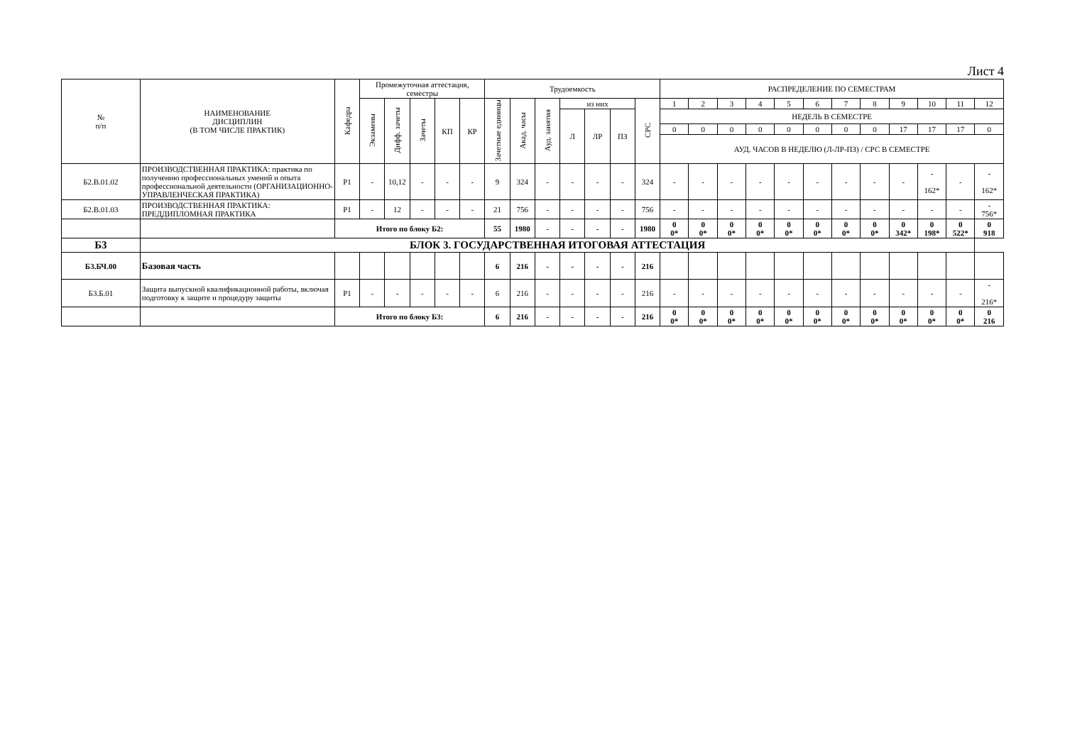Лист 4
| № п/п | НАИМЕНОВАНИЕ ДИСЦИПЛИН (В ТОМ ЧИСЛЕ ПРАКТИК) | Кафедра | Промежуточная аттестация, семестры | | | | | Трудоемкость | | | | | | | РАСПРЕДЕЛЕНИЕ ПО СЕМЕСТРАМ | | | | | | | | | | | |
| --- | --- | --- | --- | --- | --- | --- | --- | --- | --- | --- | --- | --- | --- | --- | --- | --- | --- | --- | --- | --- | --- | --- | --- | --- | --- | --- |
| | | | Экзамены | Дифф. зачеты | Зачеты | КП | КР | Зачетные единицы | Акад. часы | Ауд. занятия | из них | | | СРС | 1 | 2 | 3 | 4 | 5 | 6 | 7 | 8 | 9 | 10 | 11 | 12 |
| | | | | | | | | | | | Л | ЛР | ПЗ | | НЕДЕЛЬ В СЕМЕСТРЕ | | | | | | | | | | | |
| | | | | | | | | | | | | | | | 0 | 0 | 0 | 0 | 0 | 0 | 0 | 0 | 17 | 17 | 17 | 0 |
| | | | | | | | | | | | | | | | АУД. ЧАСОВ В НЕДЕЛЮ (Л-ЛР-ПЗ) / СРС В СЕМЕСТРЕ | | | | | | | | | | | |
| Б2.В.01.02 | ПРОИЗВОДСТВЕННАЯ ПРАКТИКА: практика по получению профессиональных умений и опыта профессиональной деятельности (ОРГАНИЗАЦИОННО-УПРАВЛЕНЧЕСКАЯ ПРАКТИКА) | Р1 | - | 10,12 | - | - | - | 9 | 324 | - | - | - | - | 324 | - | - | - | - | - | - | - | - | - | - 162* | - | - 162* |
| Б2.В.01.03 | ПРОИЗВОДСТВЕННАЯ ПРАКТИКА: ПРЕДДИПЛОМНАЯ ПРАКТИКА | Р1 | - | 12 | - | - | - | 21 | 756 | - | - | - | - | 756 | - | - | - | - | - | - | - | - | - | - | - | - 756* |
| | | Итого по блоку Б2: | | | | | | 55 | 1980 | - | - | - | - | 1980 | 0 0* | 0 0* | 0 0* | 0 0* | 0 0* | 0 0* | 0 0* | 0 0* | 0 342* | 0 198* | 0 522* | 0 918 |
| Б3 | БЛОК 3. ГОСУДАРСТВЕННАЯ ИТОГОВАЯ АТТЕСТАЦИЯ | | | | | | | | | | | | | | | | | | | | | | | | | |
| Б3.БЧ.00 | Базовая часть | | | | | | | 6 | 216 | - | - | - | - | 216 | | | | | | | | | | | | |
| Б3.Б.01 | Защита выпускной квалификационной работы, включая подготовку к защите и процедуру защиты | Р1 | - | - | - | - | - | 6 | 216 | - | - | - | - | 216 | - | - | - | - | - | - | - | - | - | - | - | - 216* |
| | | Итого по блоку Б3: | | | | | | 6 | 216 | - | - | - | - | 216 | 0 0* | 0 0* | 0 0* | 0 0* | 0 0* | 0 0* | 0 0* | 0 0* | 0 0* | 0 0* | 0 0* | 0 216 |